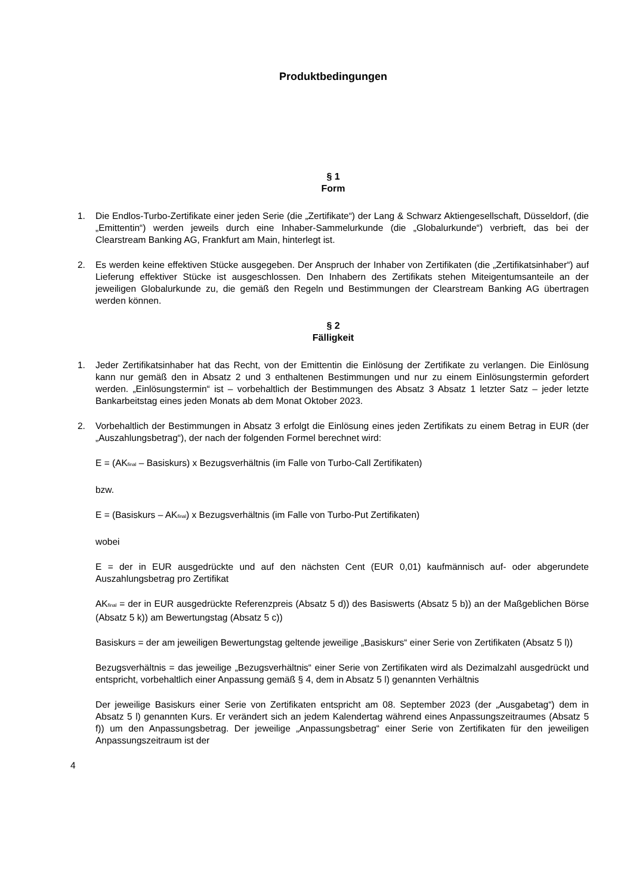Produktbedingungen
§ 1
Form
1. Die Endlos-Turbo-Zertifikate einer jeden Serie (die „Zertifikate“) der Lang & Schwarz Aktiengesellschaft, Düsseldorf, (die „Emittentin“) werden jeweils durch eine Inhaber-Sammelurkunde (die „Globalurkunde“) verbrieft, das bei der Clearstream Banking AG, Frankfurt am Main, hinterlegt ist.
2. Es werden keine effektiven Stücke ausgegeben. Der Anspruch der Inhaber von Zertifikaten (die „Zertifikatsinhaber“) auf Lieferung effektiver Stücke ist ausgeschlossen. Den Inhabern des Zertifikats stehen Miteigentumsanteile an der jeweiligen Globalurkunde zu, die gemäß den Regeln und Bestimmungen der Clearstream Banking AG übertragen werden können.
§ 2
Fälligkeit
1. Jeder Zertifikatsinhaber hat das Recht, von der Emittentin die Einlösung der Zertifikate zu verlangen. Die Einlösung kann nur gemäß den in Absatz 2 und 3 enthaltenen Bestimmungen und nur zu einem Einlösungstermin gefordert werden. „Einlösungstermin“ ist – vorbehaltlich der Bestimmungen des Absatz 3 Absatz 1 letzter Satz – jeder letzte Bankarbeitstag eines jeden Monats ab dem Monat Oktober 2023.
2. Vorbehaltlich der Bestimmungen in Absatz 3 erfolgt die Einlösung eines jeden Zertifikats zu einem Betrag in EUR (der „Auszahlungsbetrag“), der nach der folgenden Formel berechnet wird:
E = (AK<sub>final</sub> – Basiskurs) x Bezugsverhältnis (im Falle von Turbo-Call Zertifikaten)
bzw.
E = (Basiskurs – AK<sub>final</sub>) x Bezugsverhältnis (im Falle von Turbo-Put Zertifikaten)
wobei
E = der in EUR ausgedrückte und auf den nächsten Cent (EUR 0,01) kaufmännisch auf- oder abgerundete Auszahlungsbetrag pro Zertifikat
AK<sub>final</sub> = der in EUR ausgedrückte Referenzpreis (Absatz 5 d)) des Basiswerts (Absatz 5 b)) an der Maßgeblichen Börse (Absatz 5 k)) am Bewertungstag (Absatz 5 c))
Basiskurs = der am jeweiligen Bewertungstag geltende jeweilige „Basiskurs“ einer Serie von Zertifikaten (Absatz 5 l))
Bezugsverhältnis = das jeweilige „Bezugsverhältnis“ einer Serie von Zertifikaten wird als Dezimalzahl ausgedrückt und entspricht, vorbehaltlich einer Anpassung gemäß § 4, dem in Absatz 5 l) genannten Verhältnis
Der jeweilige Basiskurs einer Serie von Zertifikaten entspricht am 08. September 2023 (der „Ausgabetag“) dem in Absatz 5 l) genannten Kurs. Er verändert sich an jedem Kalendertag während eines Anpassungszeitraumes (Absatz 5 f)) um den Anpassungsbetrag. Der jeweilige „Anpassungsbetrag“ einer Serie von Zertifikaten für den jeweiligen Anpassungszeitraum ist der
4